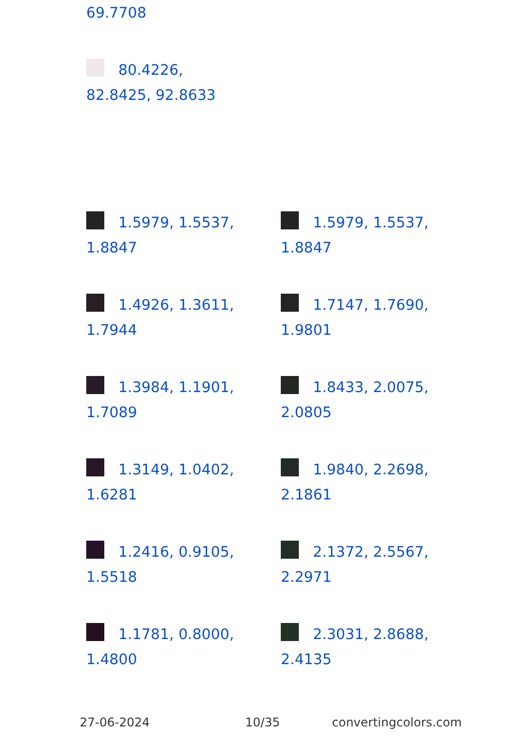69.7708
80.4226, 82.8425, 92.8633
1.5979, 1.5537, 1.8847
1.5979, 1.5537, 1.8847
1.4926, 1.3611, 1.7944
1.7147, 1.7690, 1.9801
1.3984, 1.1901, 1.7089
1.8433, 2.0075, 2.0805
1.3149, 1.0402, 1.6281
1.9840, 2.2698, 2.1861
1.2416, 0.9105, 1.5518
2.1372, 2.5567, 2.2971
1.1781, 0.8000, 1.4800
2.3031, 2.8688, 2.4135
27-06-2024 10/35 convertingcolors.com